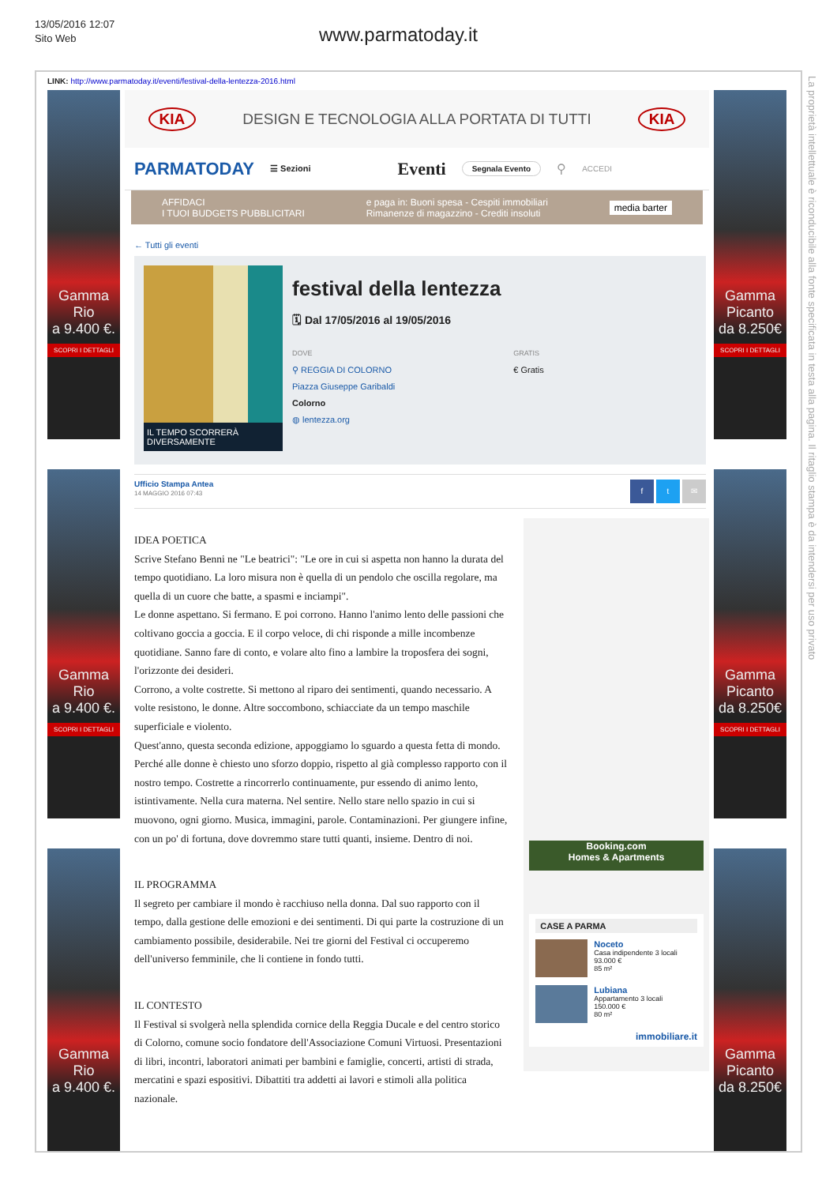13/05/2016 12:07
Sito Web
www.parmatoday.it
LINK: http://www.parmatoday.it/eventi/festival-della-lentezza-2016.html
Gamma
Rio
a 9.400 €.
SCOPRI I DETTAGLI
Gamma
Rio
a 9.400 €.
SCOPRI I DETTAGLI
Gamma
Rio
a 9.400 €.
KIA DESIGN E TECNOLOGIA ALLA PORTATA DI TUTTI KIA
PARMATODAY ☰ Sezioni Eventi Segnala Evento ⚲ ACCEDI
AFFIDACI
I TUOI BUDGETS PUBBLICITARI e paga in: Buoni spesa - Cespiti immobiliari
Rimanenze di magazzino - Crediti insoluti media barter
← Tutti gli eventi
IL TEMPO SCORRERÀ DIVERSAMENTE
festival della lentezza
🗓 Dal 17/05/2016 al 19/05/2016
DOVE
⚲ REGGIA DI COLORNO
Piazza Giuseppe Garibaldi
Colorno
◍ lentezza.org
GRATIS
€ Gratis
Ufficio Stampa Antea
14 MAGGIO 2016 07:43
f t ✉
IDEA POETICA
Scrive Stefano Benni ne "Le beatrici": "Le ore in cui si aspetta non hanno la durata del tempo quotidiano. La loro misura non è quella di un pendolo che oscilla regolare, ma quella di un cuore che batte, a spasmi e inciampi".
Le donne aspettano. Si fermano. E poi corrono. Hanno l'animo lento delle passioni che coltivano goccia a goccia. E il corpo veloce, di chi risponde a mille incombenze quotidiane. Sanno fare di conto, e volare alto fino a lambire la troposfera dei sogni, l'orizzonte dei desideri.
Corrono, a volte costrette. Si mettono al riparo dei sentimenti, quando necessario. A volte resistono, le donne. Altre soccombono, schiacciate da un tempo maschile superficiale e violento.
Quest'anno, questa seconda edizione, appoggiamo lo sguardo a questa fetta di mondo. Perché alle donne è chiesto uno sforzo doppio, rispetto al già complesso rapporto con il nostro tempo. Costrette a rincorrerlo continuamente, pur essendo di animo lento, istintivamente. Nella cura materna. Nel sentire. Nello stare nello spazio in cui si muovono, ogni giorno. Musica, immagini, parole. Contaminazioni. Per giungere infine, con un po' di fortuna, dove dovremmo stare tutti quanti, insieme. Dentro di noi.
IL PROGRAMMA
Il segreto per cambiare il mondo è racchiuso nella donna. Dal suo rapporto con il tempo, dalla gestione delle emozioni e dei sentimenti. Di qui parte la costruzione di un cambiamento possibile, desiderabile. Nei tre giorni del Festival ci occuperemo dell'universo femminile, che li contiene in fondo tutti.
IL CONTESTO
Il Festival si svolgerà nella splendida cornice della Reggia Ducale e del centro storico di Colorno, comune socio fondatore dell'Associazione Comuni Virtuosi. Presentazioni di libri, incontri, laboratori animati per bambini e famiglie, concerti, artisti di strada, mercatini e spazi espositivi. Dibattiti tra addetti ai lavori e stimoli alla politica nazionale.
Booking.com
Homes & Apartments
CASE A PARMA
Noceto
Casa indipendente 3 locali
93.000 €
85 m²
Lubiana
Appartamento 3 locali
150.000 €
80 m²
immobiliare.it
Gamma
Picanto
da 8.250€
SCOPRI I DETTAGLI
Gamma
Picanto
da 8.250€
SCOPRI I DETTAGLI
Gamma
Picanto
da 8.250€
La proprietà intellettuale è riconducibile alla fonte specificata in testa alla pagina. Il ritaglio stampa è da intendersi per uso privato